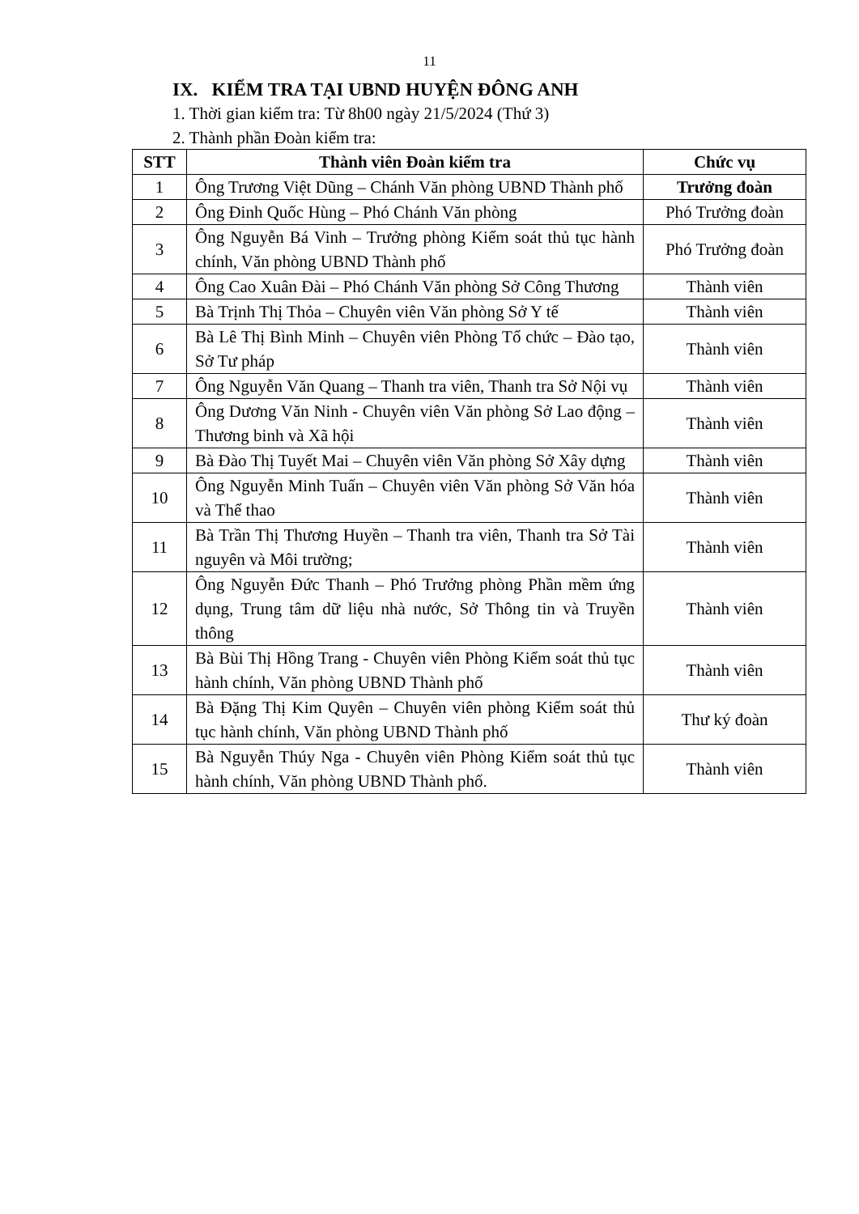11
IX. KIỂM TRA TẠI UBND HUYỆN ĐÔNG ANH
1. Thời gian kiểm tra: Từ 8h00 ngày 21/5/2024 (Thứ 3)
2. Thành phần Đoàn kiểm tra:
| STT | Thành viên Đoàn kiểm tra | Chức vụ |
| --- | --- | --- |
| 1 | Ông Trương Việt Dũng – Chánh Văn phòng UBND Thành phố | Trưởng đoàn |
| 2 | Ông Đinh Quốc Hùng – Phó Chánh Văn phòng | Phó Trưởng đoàn |
| 3 | Ông Nguyễn Bá Vinh – Trưởng phòng Kiểm soát thủ tục hành chính, Văn phòng UBND Thành phố | Phó Trưởng đoàn |
| 4 | Ông Cao Xuân Đài – Phó Chánh Văn phòng Sở Công Thương | Thành viên |
| 5 | Bà Trịnh Thị Thỏa – Chuyên viên Văn phòng Sở Y tế | Thành viên |
| 6 | Bà Lê Thị Bình Minh – Chuyên viên Phòng Tổ chức – Đào tạo, Sở Tư pháp | Thành viên |
| 7 | Ông Nguyễn Văn Quang – Thanh tra viên, Thanh tra Sở Nội vụ | Thành viên |
| 8 | Ông Dương Văn Ninh - Chuyên viên Văn phòng Sở Lao động – Thương binh và Xã hội | Thành viên |
| 9 | Bà Đào Thị Tuyết Mai – Chuyên viên Văn phòng Sở Xây dựng | Thành viên |
| 10 | Ông Nguyễn Minh Tuấn – Chuyên viên Văn phòng Sở Văn hóa và Thể thao | Thành viên |
| 11 | Bà Trần Thị Thương Huyền – Thanh tra viên, Thanh tra Sở Tài nguyên và Môi trường; | Thành viên |
| 12 | Ông Nguyễn Đức Thanh – Phó Trưởng phòng Phần mềm ứng dụng, Trung tâm dữ liệu nhà nước, Sở Thông tin và Truyền thông | Thành viên |
| 13 | Bà Bùi Thị Hồng Trang - Chuyên viên Phòng Kiểm soát thủ tục hành chính, Văn phòng UBND Thành phố | Thành viên |
| 14 | Bà Đặng Thị Kim Quyên – Chuyên viên phòng Kiểm soát thủ tục hành chính, Văn phòng UBND Thành phố | Thư ký đoàn |
| 15 | Bà Nguyễn Thúy Nga - Chuyên viên Phòng Kiểm soát thủ tục hành chính, Văn phòng UBND Thành phố. | Thành viên |